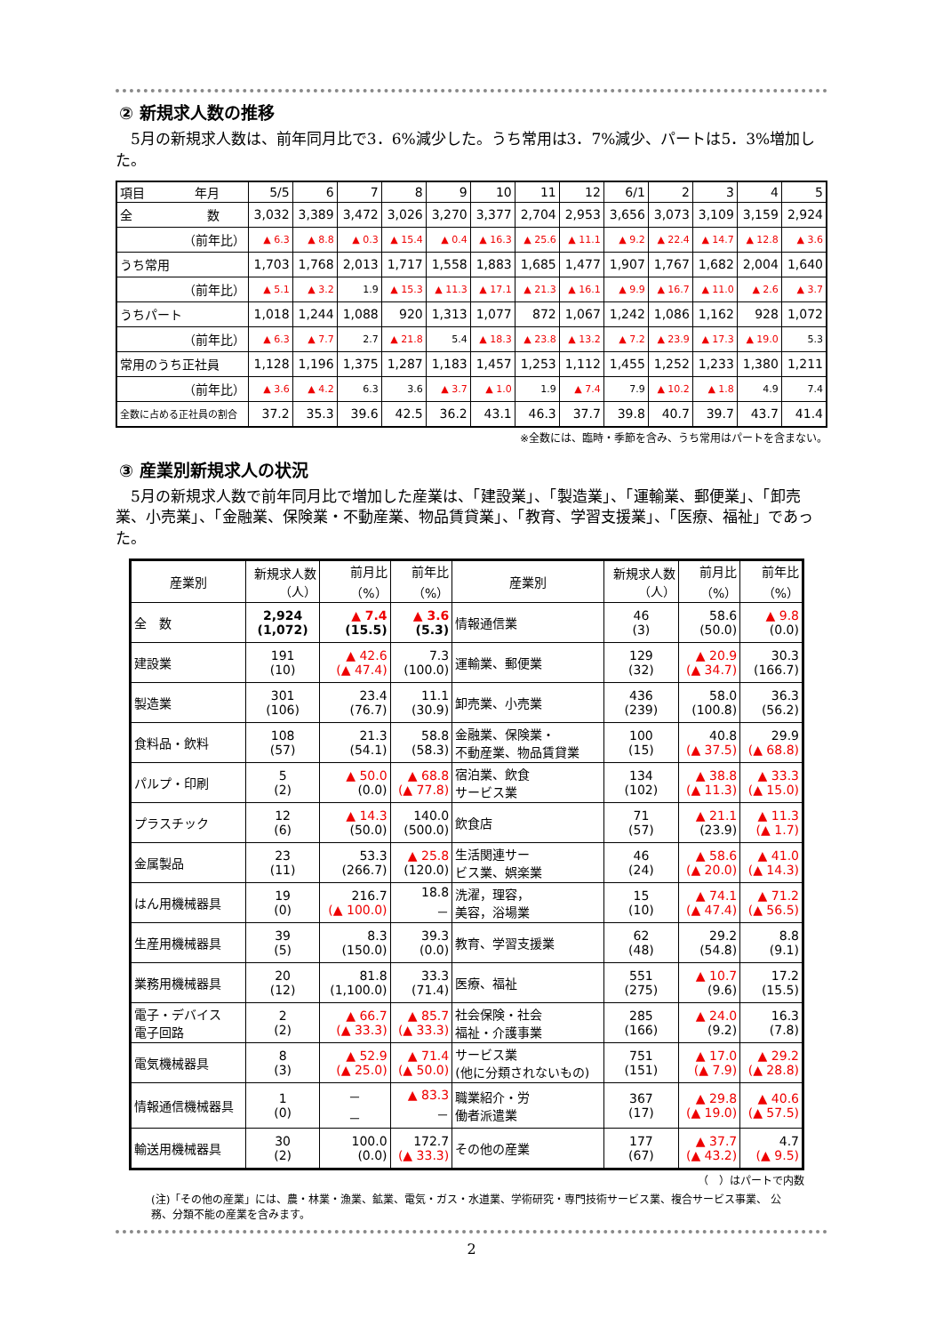② 新規求人数の推移
　5月の新規求人数は、前年同月比で3．6%減少した。うち常用は3．7%減少、パートは5．3%増加した。
| 項目 年月 | 5/5 | 6 | 7 | 8 | 9 | 10 | 11 | 12 | 6/1 | 2 | 3 | 4 | 5 |
| --- | --- | --- | --- | --- | --- | --- | --- | --- | --- | --- | --- | --- | --- |
| 全 数 | 3,032 | 3,389 | 3,472 | 3,026 | 3,270 | 3,377 | 2,704 | 2,953 | 3,656 | 3,073 | 3,109 | 3,159 | 2,924 |
| （前年比） | ▲ 6.3 | ▲ 8.8 | ▲ 0.3 | ▲ 15.4 | ▲ 0.4 | ▲ 16.3 | ▲ 25.6 | ▲ 11.1 | ▲ 9.2 | ▲ 22.4 | ▲ 14.7 | ▲ 12.8 | ▲ 3.6 |
| うち常用 | 1,703 | 1,768 | 2,013 | 1,717 | 1,558 | 1,883 | 1,685 | 1,477 | 1,907 | 1,767 | 1,682 | 2,004 | 1,640 |
| （前年比） | ▲ 5.1 | ▲ 3.2 | 1.9 | ▲ 15.3 | ▲ 11.3 | ▲ 17.1 | ▲ 21.3 | ▲ 16.1 | ▲ 9.9 | ▲ 16.7 | ▲ 11.0 | ▲ 2.6 | ▲ 3.7 |
| うちパート | 1,018 | 1,244 | 1,088 | 920 | 1,313 | 1,077 | 872 | 1,067 | 1,242 | 1,086 | 1,162 | 928 | 1,072 |
| （前年比） | ▲ 6.3 | ▲ 7.7 | 2.7 | ▲ 21.8 | 5.4 | ▲ 18.3 | ▲ 23.8 | ▲ 13.2 | ▲ 7.2 | ▲ 23.9 | ▲ 17.3 | ▲ 19.0 | 5.3 |
| 常用のうち正社員 | 1,128 | 1,196 | 1,375 | 1,287 | 1,183 | 1,457 | 1,253 | 1,112 | 1,455 | 1,252 | 1,233 | 1,380 | 1,211 |
| （前年比） | ▲ 3.6 | ▲ 4.2 | 6.3 | 3.6 | ▲ 3.7 | ▲ 1.0 | 1.9 | ▲ 7.4 | 7.9 | ▲ 10.2 | ▲ 1.8 | 4.9 | 7.4 |
| 全数に占める正社員の割合 | 37.2 | 35.3 | 39.6 | 42.5 | 36.2 | 43.1 | 46.3 | 37.7 | 39.8 | 40.7 | 39.7 | 43.7 | 41.4 |
※全数には、臨時・季節を含み、うち常用はパートを含まない。
③ 産業別新規求人の状況
　5月の新規求人数で前年同月比で増加した産業は、「建設業」、「製造業」、「運輸業、郵便業」、「卸売業、小売業」、「金融業、保険業・不動産業、物品賃貸業」、「教育、学習支援業」、「医療、福祉」であった。
| 産業別 | 新規求人数 （人） | 前月比 （%） | 前年比 （%） | 産業別 | 新規求人数 （人） | 前月比 （%） | 前年比 （%） |
| --- | --- | --- | --- | --- | --- | --- | --- |
| 全 数 | 2,924 (1,072) | ▲ 7.4 (15.5) | ▲ 3.6 (5.3) | 情報通信業 | 46 (3) | 58.6 (50.0) | ▲ 9.8 (0.0) |
| 建設業 | 191 (10) | ▲ 42.6 (▲ 47.4) | 7.3 (100.0) | 運輸業、郵便業 | 129 (32) | ▲ 20.9 (▲ 34.7) | 30.3 (166.7) |
| 製造業 | 301 (106) | 23.4 (76.7) | 11.1 (30.9) | 卸売業、小売業 | 436 (239) | 58.0 (100.8) | 36.3 (56.2) |
| 食料品・飲料 | 108 (57) | 21.3 (54.1) | 58.8 (58.3) | 金融業、保険業・ 不動産業、物品賃貸業 | 100 (15) | 40.8 (▲ 37.5) | 29.9 (▲ 68.8) |
| パルプ・印刷 | 5 (2) | ▲ 50.0 (0.0) | ▲ 68.8 (▲ 77.8) | 宿泊業、飲食 サービス業 | 134 (102) | ▲ 38.8 (▲ 11.3) | ▲ 33.3 (▲ 15.0) |
| プラスチック | 12 (6) | ▲ 14.3 (50.0) | 140.0 (500.0) | 飲食店 | 71 (57) | ▲ 21.1 (23.9) | ▲ 11.3 (▲ 1.7) |
| 金属製品 | 23 (11) | 53.3 (266.7) | ▲ 25.8 (120.0) | 生活関連サー ビス業、娯楽業 | 46 (24) | ▲ 58.6 (▲ 20.0) | ▲ 41.0 (▲ 14.3) |
| はん用機械器具 | 19 (0) | 216.7 (▲ 100.0) | 18.8 － | 洗濯，理容， 美容，浴場業 | 15 (10) | ▲ 74.1 (▲ 47.4) | ▲ 71.2 (▲ 56.5) |
| 生産用機械器具 | 39 (5) | 8.3 (150.0) | 39.3 (0.0) | 教育、学習支援業 | 62 (48) | 29.2 (54.8) | 8.8 (9.1) |
| 業務用機械器具 | 20 (12) | 81.8 (1,100.0) | 33.3 (71.4) | 医療、福祉 | 551 (275) | ▲ 10.7 (9.6) | 17.2 (15.5) |
| 電子・デバイス 電子回路 | 2 (2) | ▲ 66.7 (▲ 33.3) | ▲ 85.7 (▲ 33.3) | 社会保険・社会 福祉・介護事業 | 285 (166) | ▲ 24.0 (9.2) | 16.3 (7.8) |
| 電気機械器具 | 8 (3) | ▲ 52.9 (▲ 25.0) | ▲ 71.4 (▲ 50.0) | サービス業 (他に分類されないもの) | 751 (151) | ▲ 17.0 (▲ 7.9) | ▲ 29.2 (▲ 28.8) |
| 情報通信機械器具 | 1 (0) | － － | ▲ 83.3 － | 職業紹介・労 働者派遣業 | 367 (17) | ▲ 29.8 (▲ 19.0) | ▲ 40.6 (▲ 57.5) |
| 輸送用機械器具 | 30 (2) | 100.0 (0.0) | 172.7 (▲ 33.3) | その他の産業 | 177 (67) | ▲ 37.7 (▲ 43.2) | 4.7 (▲ 9.5) |
（　）はパートで内数
(注)「その他の産業」には、農・林業・漁業、鉱業、電気・ガス・水道業、学術研究・専門技術サービス業、複合サービス事業、 公務、分類不能の産業を含みます。
2